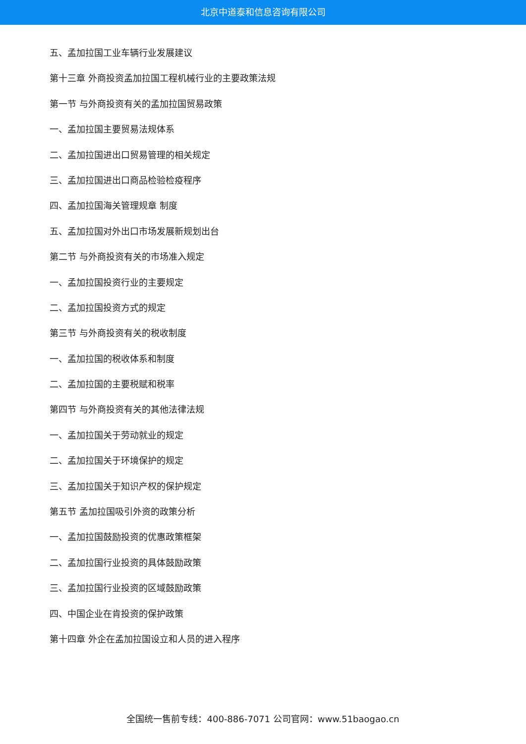北京中道泰和信息咨询有限公司
五、孟加拉国工业车辆行业发展建议
第十三章 外商投资孟加拉国工程机械行业的主要政策法规
第一节 与外商投资有关的孟加拉国贸易政策
一、孟加拉国主要贸易法规体系
二、孟加拉国进出口贸易管理的相关规定
三、孟加拉国进出口商品检验检疫程序
四、孟加拉国海关管理规章 制度
五、孟加拉国对外出口市场发展新规划出台
第二节 与外商投资有关的市场准入规定
一、孟加拉国投资行业的主要规定
二、孟加拉国投资方式的规定
第三节 与外商投资有关的税收制度
一、孟加拉国的税收体系和制度
二、孟加拉国的主要税赋和税率
第四节 与外商投资有关的其他法律法规
一、孟加拉国关于劳动就业的规定
二、孟加拉国关于环境保护的规定
三、孟加拉国关于知识产权的保护规定
第五节 孟加拉国吸引外资的政策分析
一、孟加拉国鼓励投资的优惠政策框架
二、孟加拉国行业投资的具体鼓励政策
三、孟加拉国行业投资的区域鼓励政策
四、中国企业在肯投资的保护政策
第十四章 外企在孟加拉国设立和人员的进入程序
全国统一售前专线：400-886-7071 公司官网：www.51baogao.cn